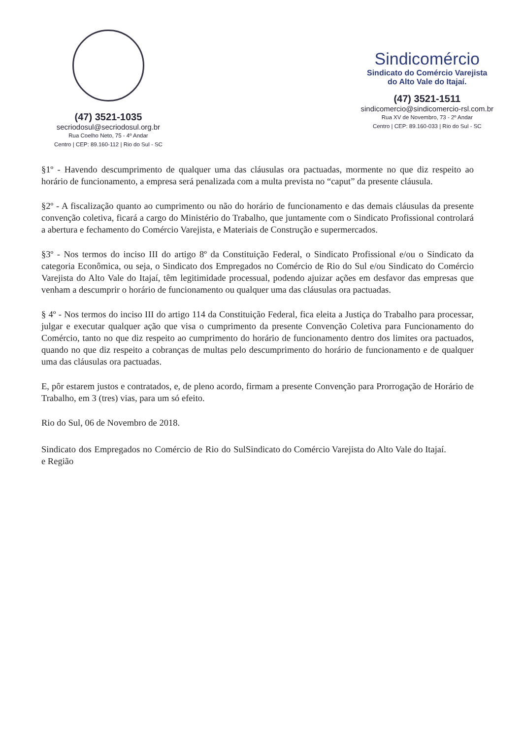(47) 3521-1035
secriodosul@secriodosul.org.br
Rua Coelho Neto, 75 - 4º Andar
Centro | CEP: 89.160-112 | Rio do Sul - SC
Sindicomércio
Sindicato do Comércio Varejista
do Alto Vale do Itajaí.
(47) 3521-1511
sindicomercio@sindicomercio-rsl.com.br
Rua XV de Novembro, 73 - 2º Andar
Centro | CEP: 89.160-033 | Rio do Sul - SC
§1º - Havendo descumprimento de qualquer uma das cláusulas ora pactuadas, mormente no que diz respeito ao horário de funcionamento, a empresa será penalizada com a multa prevista no “caput” da presente cláusula.
§2º - A fiscalização quanto ao cumprimento ou não do horário de funcionamento e das demais cláusulas da presente convenção coletiva, ficará a cargo do Ministério do Trabalho, que juntamente com o Sindicato Profissional controlará a abertura e fechamento do Comércio Varejista, e Materiais de Construção e supermercados.
§3º - Nos termos do inciso III do artigo 8º da Constituição Federal, o Sindicato Profissional e/ou o Sindicato da categoria Econômica, ou seja, o Sindicato dos Empregados no Comércio de Rio do Sul e/ou Sindicato do Comércio Varejista do Alto Vale do Itajaí, têm legitimidade processual, podendo ajuizar ações em desfavor das empresas que venham a descumprir o horário de funcionamento ou qualquer uma das cláusulas ora pactuadas.
§ 4º - Nos termos do inciso III do artigo 114 da Constituição Federal, fica eleita a Justiça do Trabalho para processar, julgar e executar qualquer ação que visa o cumprimento da presente Convenção Coletiva para Funcionamento do Comércio, tanto no que diz respeito ao cumprimento do horário de funcionamento dentro dos limites ora pactuados, quando no que diz respeito a cobranças de multas pelo descumprimento do horário de funcionamento e de qualquer uma das cláusulas ora pactuadas.
E, pôr estarem justos e contratados, e, de pleno acordo, firmam a presente Convenção para Prorrogação de Horário de Trabalho, em 3 (tres) vias, para um só efeito.
Rio do Sul, 06 de Novembro de 2018.
Sindicato dos Empregados no Comércio de Rio do Sul e Região
Sindicato do Comércio Varejista do Alto Vale do Itajaí.